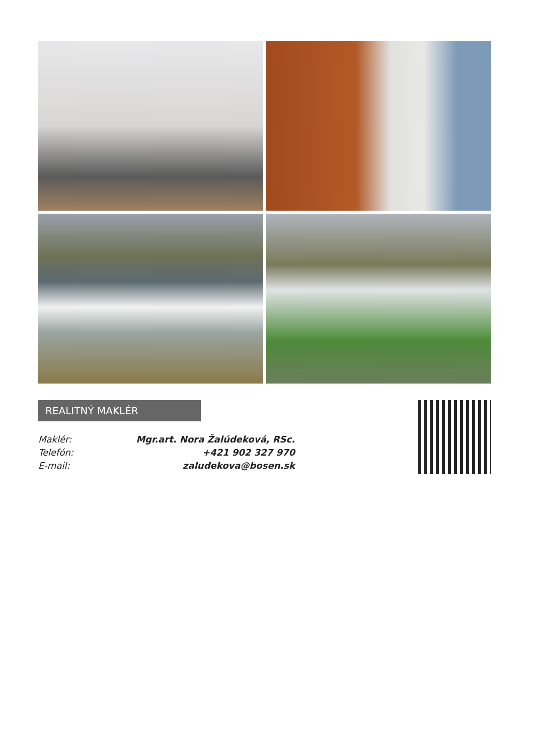REALITNÝ MAKLÉR
| Maklér: | Mgr.art. Nora Žalúdeková, RSc. |
| Telefón: | +421 902 327 970 |
| E-mail: | zaludekova@bosen.sk |